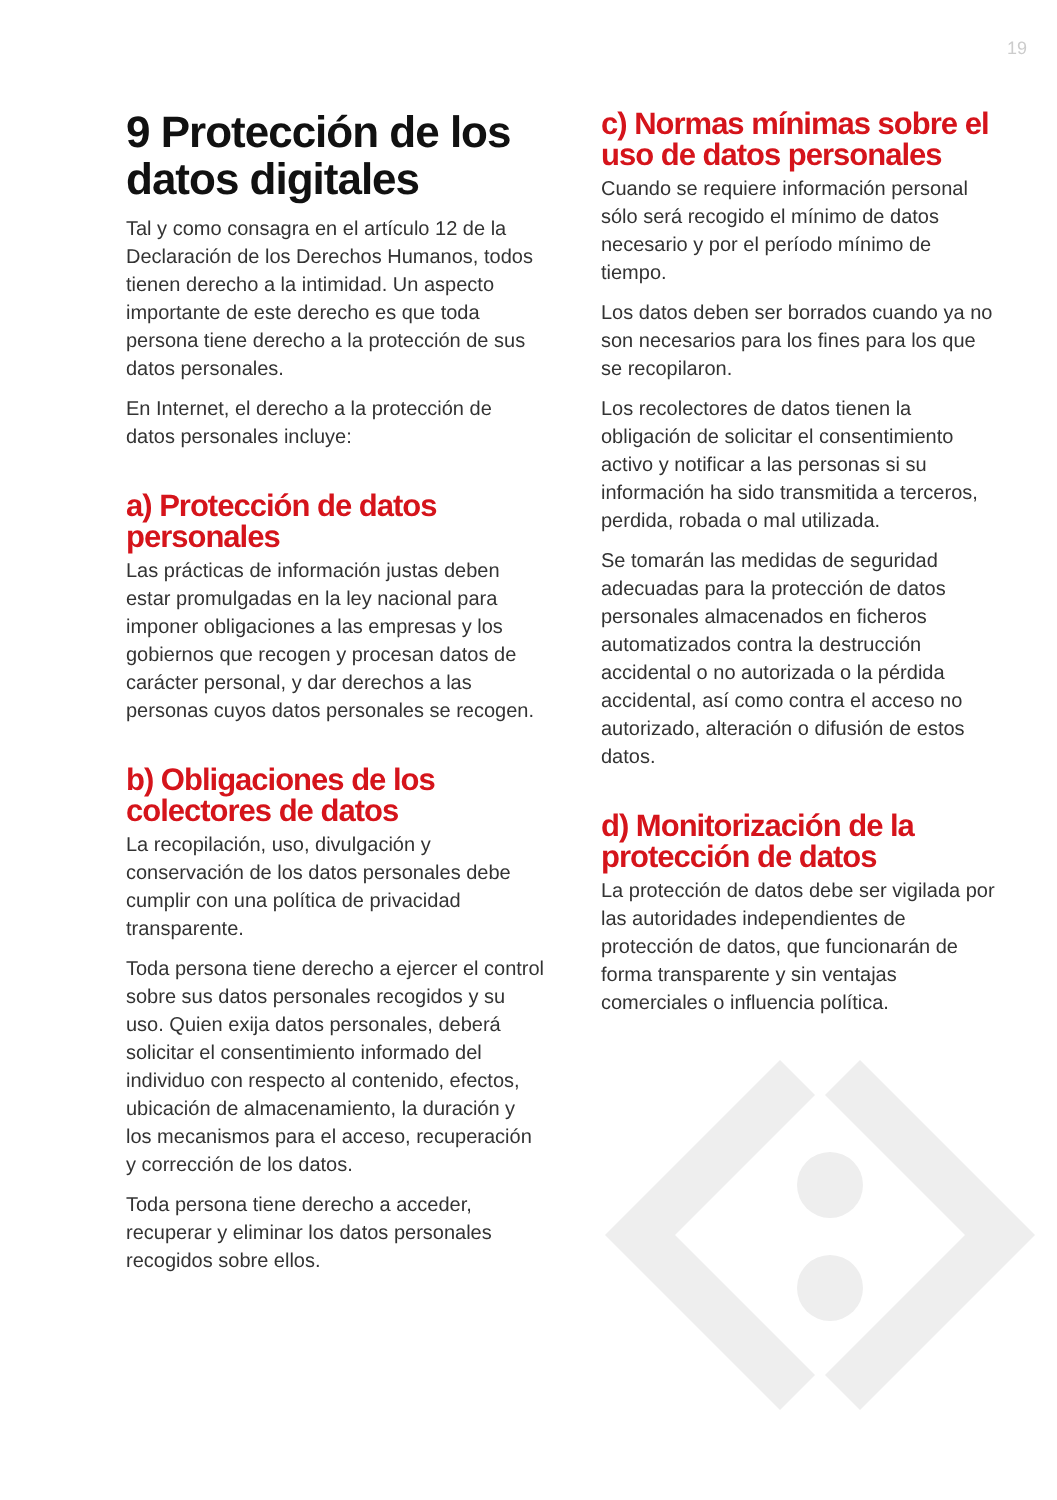19
9 Protección de los datos digitales
Tal y como consagra en el artículo 12 de la Declaración de los Derechos Humanos, todos tienen derecho a la intimidad. Un aspecto importante de este derecho es que toda persona tiene derecho a la protección de sus datos personales.
En Internet, el derecho a la protección de datos personales incluye:
a) Protección de datos personales
Las prácticas de información justas deben estar promulgadas en la ley nacional para imponer obligaciones a las empresas y los gobiernos que recogen y procesan datos de carácter personal, y dar derechos a las personas cuyos datos personales se recogen.
b) Obligaciones de los colectores de datos
La recopilación, uso, divulgación y conservación de los datos personales debe cumplir con una política de privacidad transparente.
Toda persona tiene derecho a ejercer el control sobre sus datos personales recogidos y su uso. Quien exija datos personales, deberá solicitar el consentimiento informado del individuo con respecto al contenido, efectos, ubicación de almacenamiento, la duración y los mecanismos para el acceso, recuperación y corrección de los datos.
Toda persona tiene derecho a acceder, recuperar y eliminar los datos personales recogidos sobre ellos.
c) Normas mínimas sobre el uso de datos personales
Cuando se requiere información personal sólo será recogido el mínimo de datos necesario y por el período mínimo de tiempo.
Los datos deben ser borrados cuando ya no son necesarios para los fines para los que se recopilaron.
Los recolectores de datos tienen la obligación de solicitar el consentimiento activo y notificar a las personas si su información ha sido transmitida a terceros, perdida, robada o mal utilizada.
Se tomarán las medidas de seguridad adecuadas para la protección de datos personales almacenados en ficheros automatizados contra la destrucción accidental o no autorizada o la pérdida accidental, así como contra el acceso no autorizado, alteración o difusión de estos datos.
d) Monitorización de la protección de datos
La protección de datos debe ser vigilada por las autoridades independientes de protección de datos, que funcionarán de forma transparente y sin ventajas comerciales o influencia política.